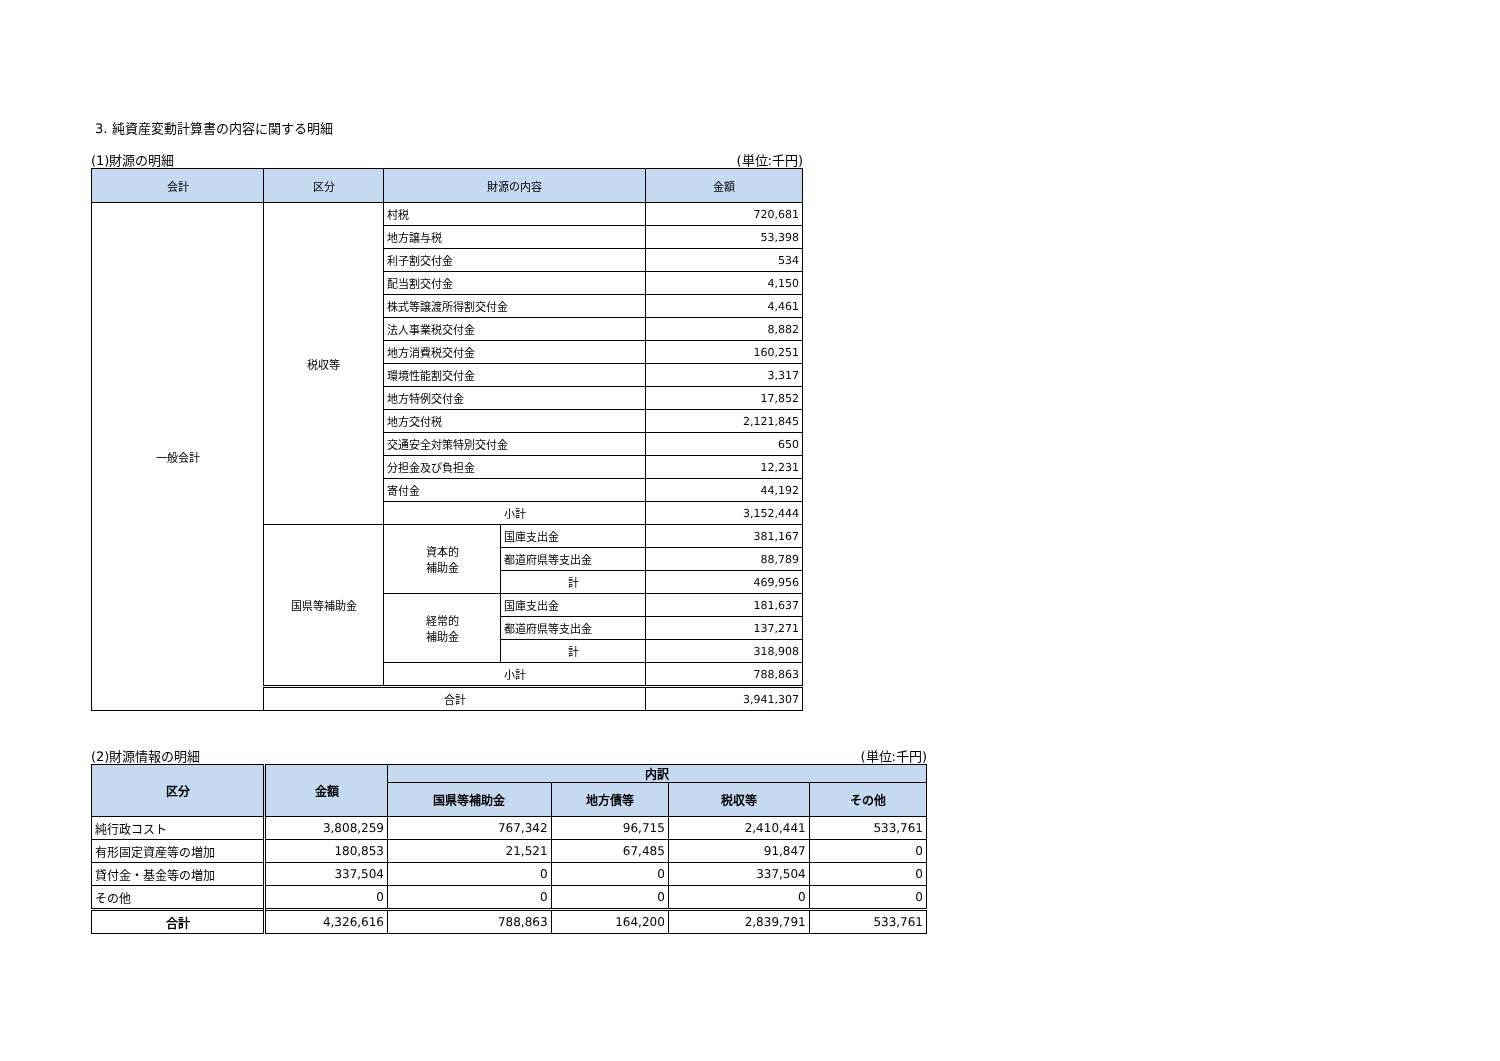3. 純資産変動計算書の内容に関する明細
(1)財源の明細 (単位:千円)
| 会計 | 区分 | 財源の内容 | | 金額 |
| --- | --- | --- | --- | --- |
| 一般会計 | 税収等 | 村税 | | 720,681 |
| | | 地方譲与税 | | 53,398 |
| | | 利子割交付金 | | 534 |
| | | 配当割交付金 | | 4,150 |
| | | 株式等譲渡所得割交付金 | | 4,461 |
| | | 法人事業税交付金 | | 8,882 |
| | | 地方消費税交付金 | | 160,251 |
| | | 環境性能割交付金 | | 3,317 |
| | | 地方特例交付金 | | 17,852 |
| | | 地方交付税 | | 2,121,845 |
| | | 交通安全対策特別交付金 | | 650 |
| | | 分担金及び負担金 | | 12,231 |
| | | 寄付金 | | 44,192 |
| | | 小計 | | 3,152,444 |
| | 国県等補助金 | 資本的 補助金 | 国庫支出金 | 381,167 |
| | | | 都道府県等支出金 | 88,789 |
| | | | 計 | 469,956 |
| | | 経常的 補助金 | 国庫支出金 | 181,637 |
| | | | 都道府県等支出金 | 137,271 |
| | | | 計 | 318,908 |
| | | 小計 | | 788,863 |
| | 合計 | | | 3,941,307 |
(2)財源情報の明細 (単位:千円)
| 区分 | 金額 | 内訳 | | | |
| --- | --- | --- | --- | --- | --- |
| | | 国県等補助金 | 地方債等 | 税収等 | その他 |
| 純行政コスト | 3,808,259 | 767,342 | 96,715 | 2,410,441 | 533,761 |
| 有形固定資産等の増加 | 180,853 | 21,521 | 67,485 | 91,847 | 0 |
| 貸付金・基金等の増加 | 337,504 | 0 | 0 | 337,504 | 0 |
| その他 | 0 | 0 | 0 | 0 | 0 |
| 合計 | 4,326,616 | 788,863 | 164,200 | 2,839,791 | 533,761 |